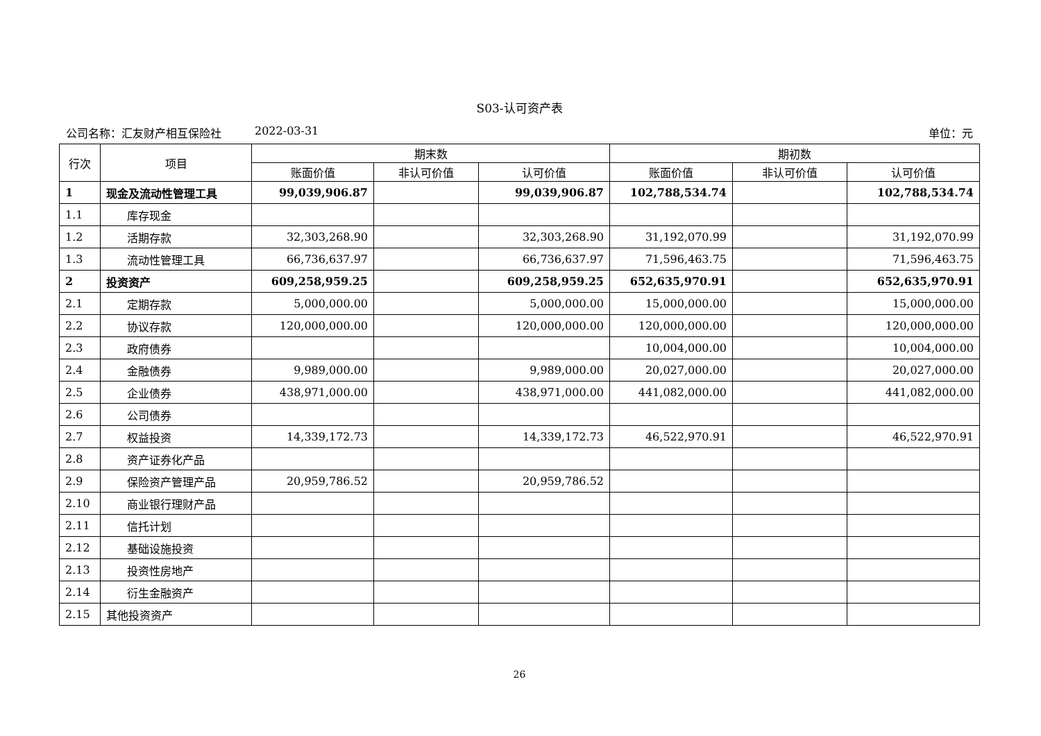S03-认可资产表
公司名称：汇友财产相互保险社 2022-03-31 单位：元
| 行次 | 项目 | 期末数 | | | 期初数 | | |
| --- | --- | --- | --- | --- | --- | --- | --- |
| | | 账面价值 | 非认可价值 | 认可价值 | 账面价值 | 非认可价值 | 认可价值 |
| 1 | 现金及流动性管理工具 | 99,039,906.87 | | 99,039,906.87 | 102,788,534.74 | | 102,788,534.74 |
| 1.1 | 库存现金 | | | | | | |
| 1.2 | 活期存款 | 32,303,268.90 | | 32,303,268.90 | 31,192,070.99 | | 31,192,070.99 |
| 1.3 | 流动性管理工具 | 66,736,637.97 | | 66,736,637.97 | 71,596,463.75 | | 71,596,463.75 |
| 2 | 投资资产 | 609,258,959.25 | | 609,258,959.25 | 652,635,970.91 | | 652,635,970.91 |
| 2.1 | 定期存款 | 5,000,000.00 | | 5,000,000.00 | 15,000,000.00 | | 15,000,000.00 |
| 2.2 | 协议存款 | 120,000,000.00 | | 120,000,000.00 | 120,000,000.00 | | 120,000,000.00 |
| 2.3 | 政府债券 | | | | 10,004,000.00 | | 10,004,000.00 |
| 2.4 | 金融债券 | 9,989,000.00 | | 9,989,000.00 | 20,027,000.00 | | 20,027,000.00 |
| 2.5 | 企业债券 | 438,971,000.00 | | 438,971,000.00 | 441,082,000.00 | | 441,082,000.00 |
| 2.6 | 公司债券 | | | | | | |
| 2.7 | 权益投资 | 14,339,172.73 | | 14,339,172.73 | 46,522,970.91 | | 46,522,970.91 |
| 2.8 | 资产证券化产品 | | | | | | |
| 2.9 | 保险资产管理产品 | 20,959,786.52 | | 20,959,786.52 | | | |
| 2.10 | 商业银行理财产品 | | | | | | |
| 2.11 | 信托计划 | | | | | | |
| 2.12 | 基础设施投资 | | | | | | |
| 2.13 | 投资性房地产 | | | | | | |
| 2.14 | 衍生金融资产 | | | | | | |
| 2.15 | 其他投资资产 | | | | | | |
26